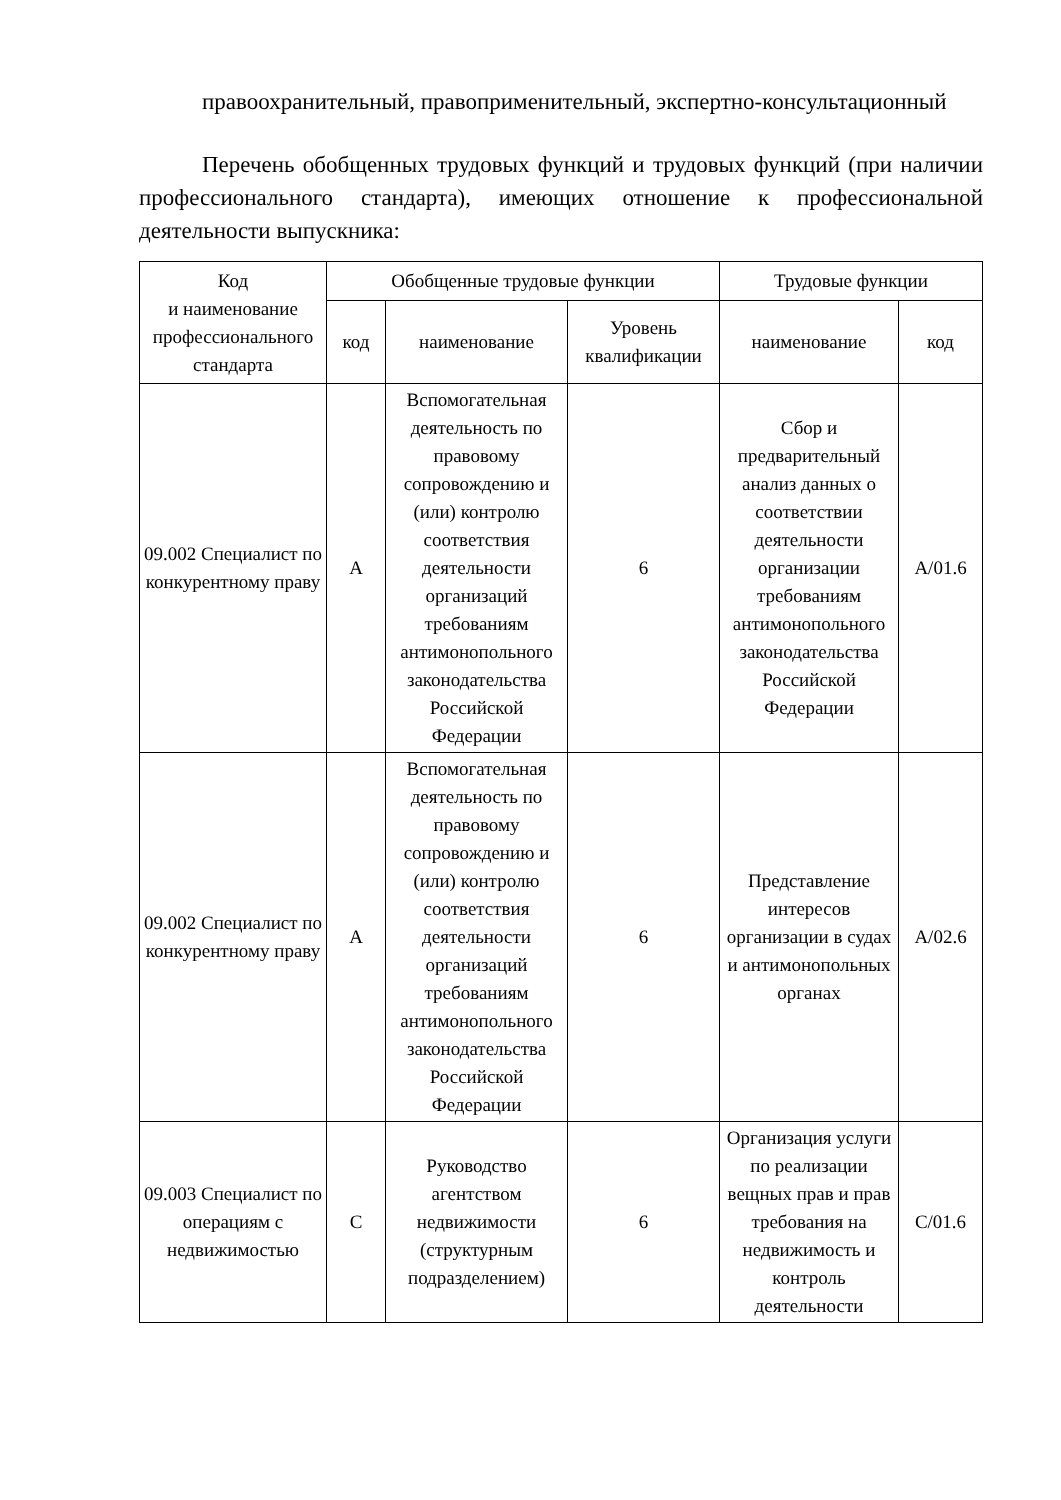правоохранительный, правоприменительный, экспертно-консультационный
Перечень обобщенных трудовых функций и трудовых функций (при наличии профессионального стандарта), имеющих отношение к профессиональной деятельности выпускника:
| Код и наименование профессионального стандарта | Обобщенные трудовые функции | | | Трудовые функции | |
| --- | --- | --- | --- | --- | --- |
| | код | наименование | Уровень квалификации | наименование | код |
| 09.002 Специалист по конкурентному праву | A | Вспомогательная деятельность по правовому сопровождению и (или) контролю соответствия деятельности организаций требованиям антимонопольного законодательства Российской Федерации | 6 | Сбор и предварительный анализ данных о соответствии деятельности организации требованиям антимонопольного законодательства Российской Федерации | A/01.6 |
| 09.002 Специалист по конкурентному праву | A | Вспомогательная деятельность по правовому сопровождению и (или) контролю соответствия деятельности организаций требованиям антимонопольного законодательства Российской Федерации | 6 | Представление интересов организации в судах и антимонопольных органах | A/02.6 |
| 09.003 Специалист по операциям с недвижимостью | C | Руководство агентством недвижимости (структурным подразделением) | 6 | Организация услуги по реализации вещных прав и прав требования на недвижимость и контроль деятельности | C/01.6 |